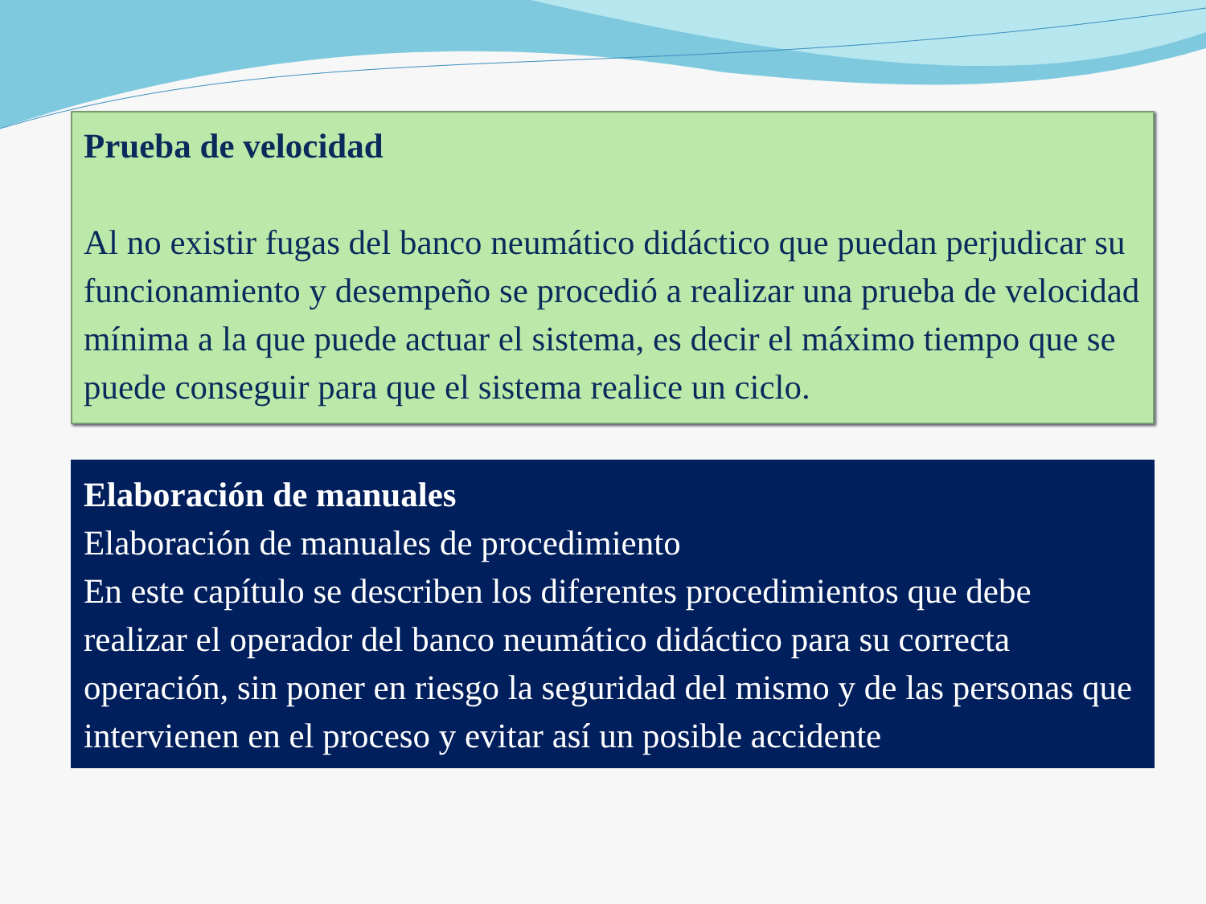Prueba de velocidad
Al no existir fugas del banco neumático didáctico que puedan perjudicar su funcionamiento y desempeño se procedió a realizar una prueba de velocidad mínima a la que puede actuar el sistema, es decir el máximo tiempo que se puede conseguir para que el sistema realice un ciclo.
Elaboración de manuales
Elaboración de manuales de procedimiento
En este capítulo se describen los diferentes procedimientos que debe realizar el operador del banco neumático didáctico para su correcta operación, sin poner en riesgo la seguridad del mismo y de las personas que intervienen en el proceso y evitar así un posible accidente